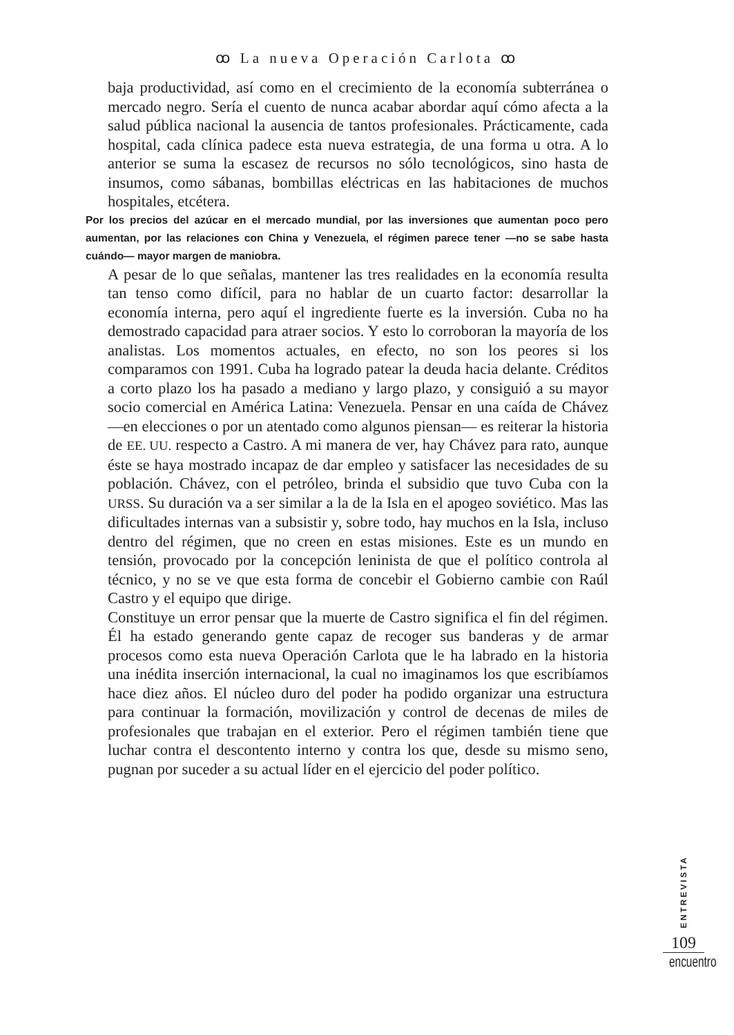ꝏ La nueva Operación Carlota ꝏ
baja productividad, así como en el crecimiento de la economía subterránea o mercado negro. Sería el cuento de nunca acabar abordar aquí cómo afecta a la salud pública nacional la ausencia de tantos profesionales. Prácticamente, cada hospital, cada clínica padece esta nueva estrategia, de una forma u otra. A lo anterior se suma la escasez de recursos no sólo tecnológicos, sino hasta de insumos, como sábanas, bombillas eléctricas en las habitaciones de muchos hospitales, etcétera.
Por los precios del azúcar en el mercado mundial, por las inversiones que aumentan poco pero aumentan, por las relaciones con China y Venezuela, el régimen parece tener —no se sabe hasta cuándo— mayor margen de maniobra.
A pesar de lo que señalas, mantener las tres realidades en la economía resulta tan tenso como difícil, para no hablar de un cuarto factor: desarrollar la economía interna, pero aquí el ingrediente fuerte es la inversión. Cuba no ha demostrado capacidad para atraer socios. Y esto lo corroboran la mayoría de los analistas. Los momentos actuales, en efecto, no son los peores si los comparamos con 1991. Cuba ha logrado patear la deuda hacia delante. Créditos a corto plazo los ha pasado a mediano y largo plazo, y consiguió a su mayor socio comercial en América Latina: Venezuela. Pensar en una caída de Chávez —en elecciones o por un atentado como algunos piensan— es reiterar la historia de EE. UU. respecto a Castro. A mi manera de ver, hay Chávez para rato, aunque éste se haya mostrado incapaz de dar empleo y satisfacer las necesidades de su población. Chávez, con el petróleo, brinda el subsidio que tuvo Cuba con la URSS. Su duración va a ser similar a la de la Isla en el apogeo soviético. Mas las dificultades internas van a subsistir y, sobre todo, hay muchos en la Isla, incluso dentro del régimen, que no creen en estas misiones. Este es un mundo en tensión, provocado por la concepción leninista de que el político controla al técnico, y no se ve que esta forma de concebir el Gobierno cambie con Raúl Castro y el equipo que dirige.
Constituye un error pensar que la muerte de Castro significa el fin del régimen. Él ha estado generando gente capaz de recoger sus banderas y de armar procesos como esta nueva Operación Carlota que le ha labrado en la historia una inédita inserción internacional, la cual no imaginamos los que escribíamos hace diez años. El núcleo duro del poder ha podido organizar una estructura para continuar la formación, movilización y control de decenas de miles de profesionales que trabajan en el exterior. Pero el régimen también tiene que luchar contra el descontento interno y contra los que, desde su mismo seno, pugnan por suceder a su actual líder en el ejercicio del poder político.
ENTREVISTA
109
encuentro